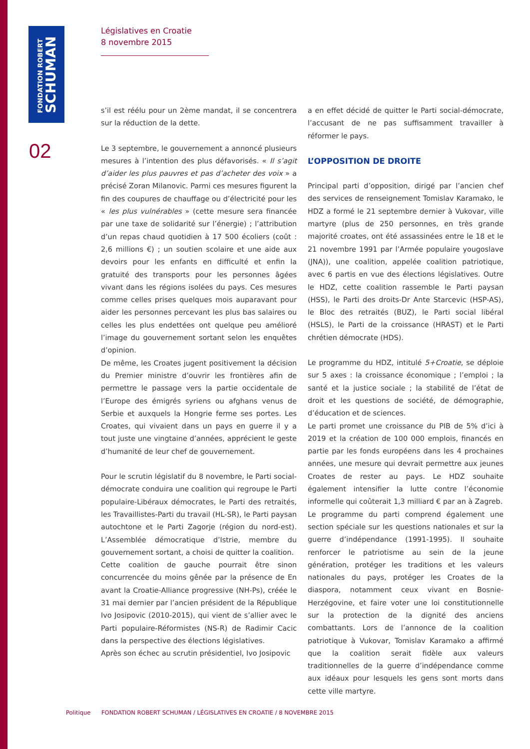FONDATION ROBERT
SCHUMAN
02
Législatives en Croatie
8 novembre 2015
s’il est réélu pour un 2ème mandat, il se concentrera sur la réduction de la dette.
Le 3 septembre, le gouvernement a annoncé plusieurs mesures à l’intention des plus défavorisés. « Il s’agit d’aider les plus pauvres et pas d’acheter des voix » a précisé Zoran Milanovic. Parmi ces mesures figurent la fin des coupures de chauffage ou d’électricité pour les « les plus vulnérables » (cette mesure sera financée par une taxe de solidarité sur l’énergie) ; l’attribution d’un repas chaud quotidien à 17 500 écoliers (coût : 2,6 millions €) ; un soutien scolaire et une aide aux devoirs pour les enfants en difficulté et enfin la gratuité des transports pour les personnes âgées vivant dans les régions isolées du pays. Ces mesures comme celles prises quelques mois auparavant pour aider les personnes percevant les plus bas salaires ou celles les plus endettées ont quelque peu amélioré l’image du gouvernement sortant selon les enquêtes d’opinion.
De même, les Croates jugent positivement la décision du Premier ministre d’ouvrir les frontières afin de permettre le passage vers la partie occidentale de l’Europe des émigrés syriens ou afghans venus de Serbie et auxquels la Hongrie ferme ses portes. Les Croates, qui vivaient dans un pays en guerre il y a tout juste une vingtaine d’années, apprécient le geste d’humanité de leur chef de gouvernement.
Pour le scrutin législatif du 8 novembre, le Parti social-démocrate conduira une coalition qui regroupe le Parti populaire-Libéraux démocrates, le Parti des retraités, les Travaillistes-Parti du travail (HL-SR), le Parti paysan autochtone et le Parti Zagorje (région du nord-est). L’Assemblée démocratique d’Istrie, membre du gouvernement sortant, a choisi de quitter la coalition.
Cette coalition de gauche pourrait être sinon concurrencée du moins gênée par la présence de En avant la Croatie-Alliance progressive (NH-Ps), créée le 31 mai dernier par l’ancien président de la République Ivo Josipovic (2010-2015), qui vient de s’allier avec le Parti populaire-Réformistes (NS-R) de Radimir Cacic dans la perspective des élections législatives.
Après son échec au scrutin présidentiel, Ivo Josipovic
a en effet décidé de quitter le Parti social-démocrate, l’accusant de ne pas suffisamment travailler à réformer le pays.
L’OPPOSITION DE DROITE
Principal parti d’opposition, dirigé par l’ancien chef des services de renseignement Tomislav Karamako, le HDZ a formé le 21 septembre dernier à Vukovar, ville martyre (plus de 250 personnes, en très grande majorité croates, ont été assassinées entre le 18 et le 21 novembre 1991 par l’Armée populaire yougoslave (JNA)), une coalition, appelée coalition patriotique, avec 6 partis en vue des élections législatives. Outre le HDZ, cette coalition rassemble le Parti paysan (HSS), le Parti des droits-Dr Ante Starcevic (HSP-AS), le Bloc des retraités (BUZ), le Parti social libéral (HSLS), le Parti de la croissance (HRAST) et le Parti chrétien démocrate (HDS).
Le programme du HDZ, intitulé 5+Croatie, se déploie sur 5 axes : la croissance économique ; l’emploi ; la santé et la justice sociale ; la stabilité de l’état de droit et les questions de société, de démographie, d’éducation et de sciences.
Le parti promet une croissance du PIB de 5% d’ici à 2019 et la création de 100 000 emplois, financés en partie par les fonds européens dans les 4 prochaines années, une mesure qui devrait permettre aux jeunes Croates de rester au pays. Le HDZ souhaite également intensifier la lutte contre l’économie informelle qui coûterait 1,3 milliard € par an à Zagreb.
Le programme du parti comprend également une section spéciale sur les questions nationales et sur la guerre d’indépendance (1991-1995). Il souhaite renforcer le patriotisme au sein de la jeune génération, protéger les traditions et les valeurs nationales du pays, protéger les Croates de la diaspora, notamment ceux vivant en Bosnie-Herzégovine, et faire voter une loi constitutionnelle sur la protection de la dignité des anciens combattants. Lors de l’annonce de la coalition patriotique à Vukovar, Tomislav Karamako a affirmé que la coalition serait fidèle aux valeurs traditionnelles de la guerre d’indépendance comme aux idéaux pour lesquels les gens sont morts dans cette ville martyre.
Politique FONDATION ROBERT SCHUMAN / LÉGISLATIVES EN CROATIE / 8 NOVEMBRE 2015